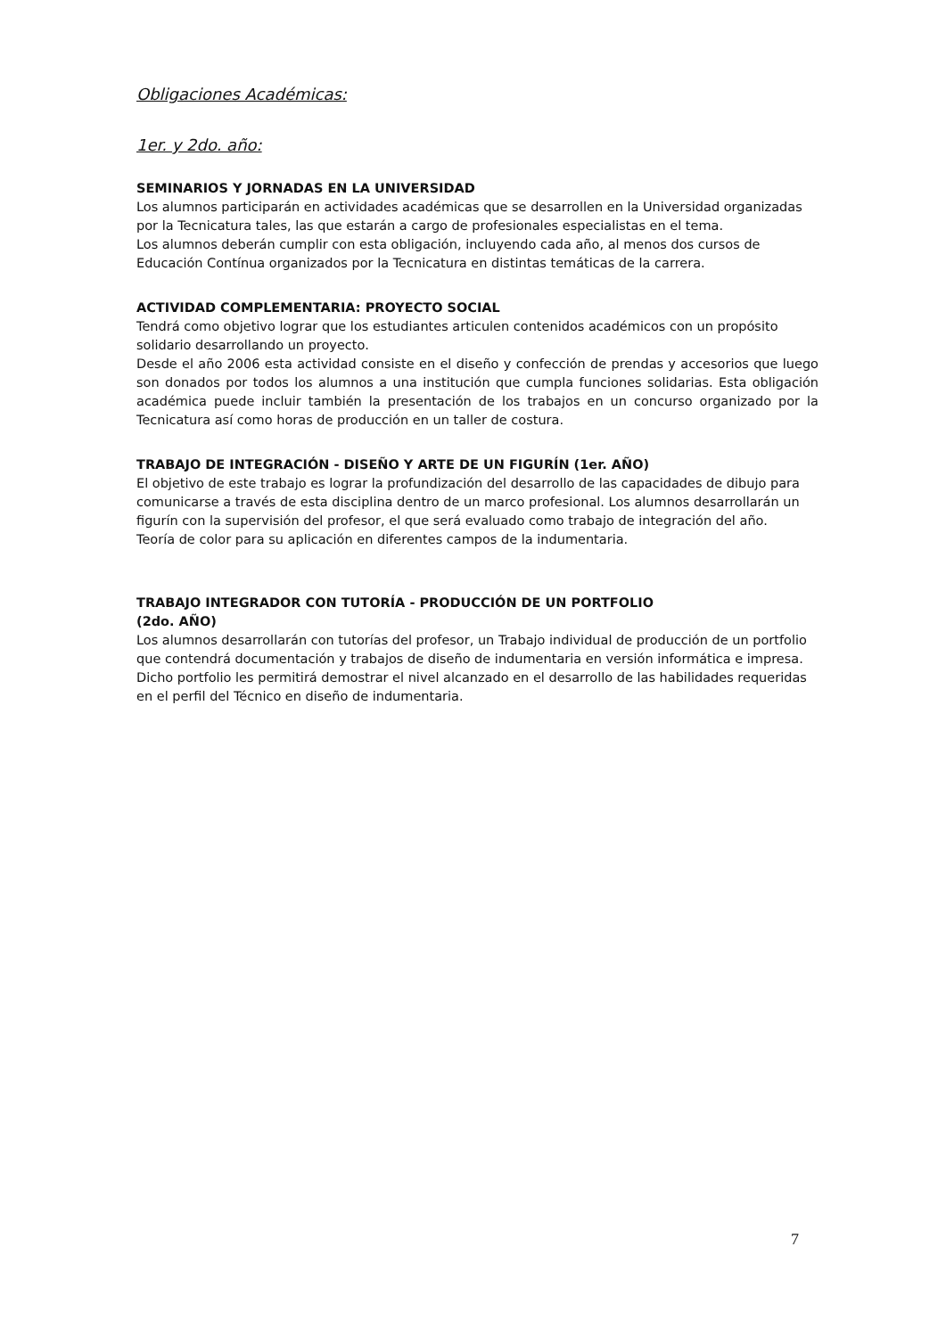Obligaciones Académicas:
1er. y 2do. año:
SEMINARIOS Y JORNADAS EN LA UNIVERSIDAD
Los alumnos participarán en actividades académicas que se desarrollen en la Universidad organizadas por la Tecnicatura tales, las que estarán a cargo de profesionales especialistas en el tema.
Los alumnos deberán cumplir con esta obligación, incluyendo cada año, al menos dos cursos de Educación Contínua organizados por la Tecnicatura en distintas temáticas de la carrera.
ACTIVIDAD COMPLEMENTARIA: PROYECTO SOCIAL
Tendrá como objetivo lograr que los estudiantes articulen contenidos académicos con un propósito solidario desarrollando un proyecto.
Desde el año 2006 esta actividad consiste en el diseño y confección de prendas y accesorios que luego son donados por todos los alumnos a una institución que cumpla funciones solidarias. Esta obligación académica puede incluir también la presentación de los trabajos en un concurso organizado por la Tecnicatura así como horas de producción en un taller de costura.
TRABAJO DE INTEGRACIÓN - DISEÑO Y ARTE DE UN FIGURÍN (1er. AÑO)
El objetivo de este trabajo es lograr la profundización del desarrollo de las capacidades de dibujo para comunicarse a través de esta disciplina dentro de un marco profesional. Los alumnos desarrollarán un figurín con la supervisión del profesor, el que será evaluado como trabajo de integración del año.
Teoría de color para su aplicación en diferentes campos de la indumentaria.
TRABAJO INTEGRADOR CON TUTORÍA - PRODUCCIÓN DE UN PORTFOLIO
(2do. AÑO)
Los alumnos desarrollarán con tutorías del profesor, un Trabajo individual de producción de un portfolio que contendrá documentación y trabajos de diseño de indumentaria en versión informática e impresa. Dicho portfolio les permitirá demostrar el nivel alcanzado en el desarrollo de las habilidades requeridas en el perfil del Técnico en diseño de indumentaria.
7